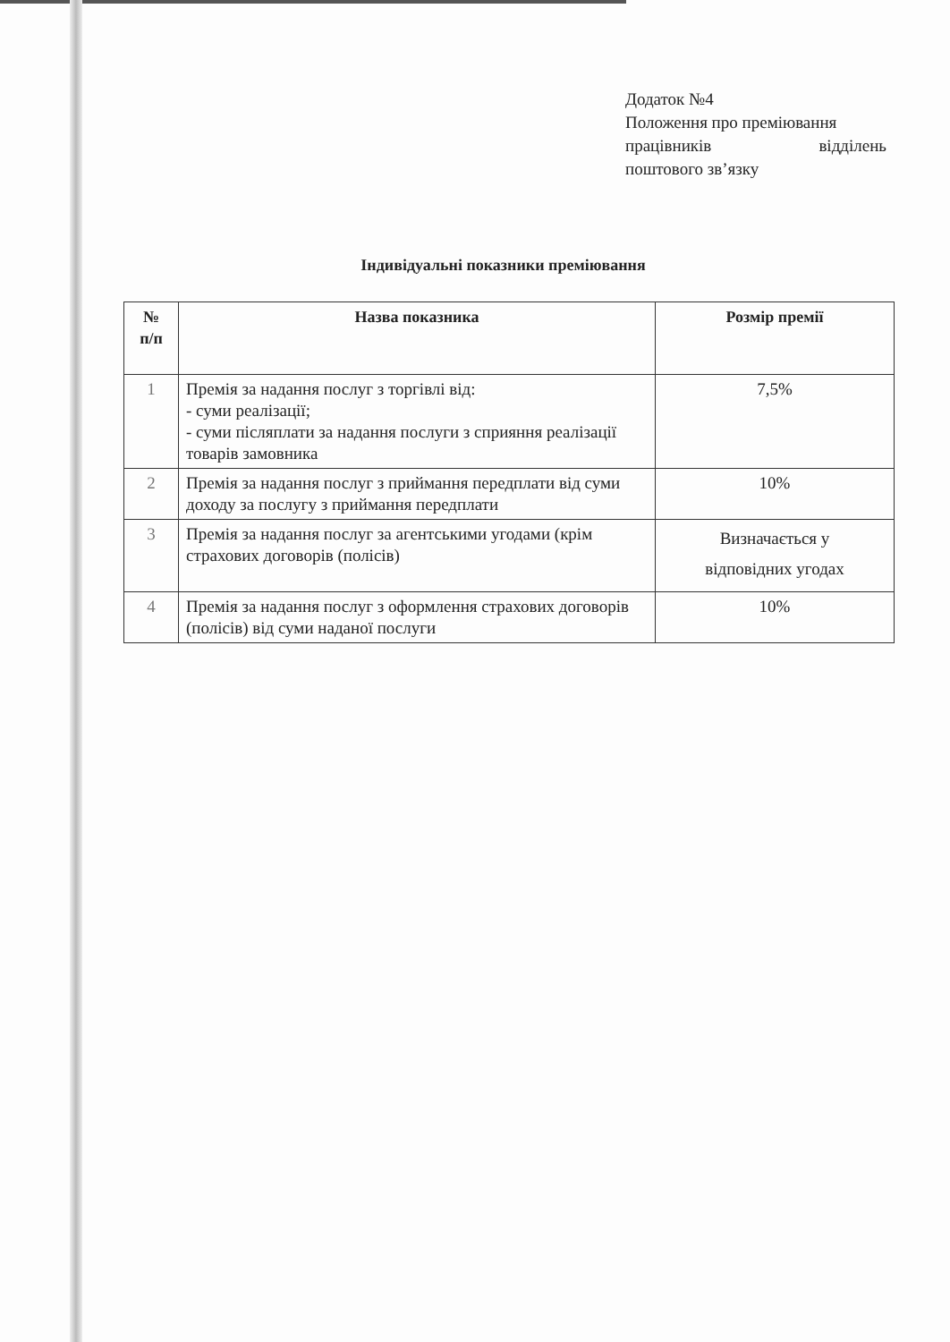Додаток №4
Положення про преміювання
працівників відділень
поштового зв’язку
Індивідуальні показники преміювання
| № п/п | Назва показника | Розмір премії |
| --- | --- | --- |
| 1 | Премія за надання послуг з торгівлі від: - суми реалізації; - суми післяплати за надання послуги з сприяння реалізації товарів замовника | 7,5% |
| 2 | Премія за надання послуг з приймання передплати від суми доходу за послугу з приймання передплати | 10% |
| 3 | Премія за надання послуг за агентськими угодами (крім страхових договорів (полісів) | Визначається у відповідних угодах |
| 4 | Премія за надання послуг з оформлення страхових договорів (полісів) від суми наданої послуги | 10% |